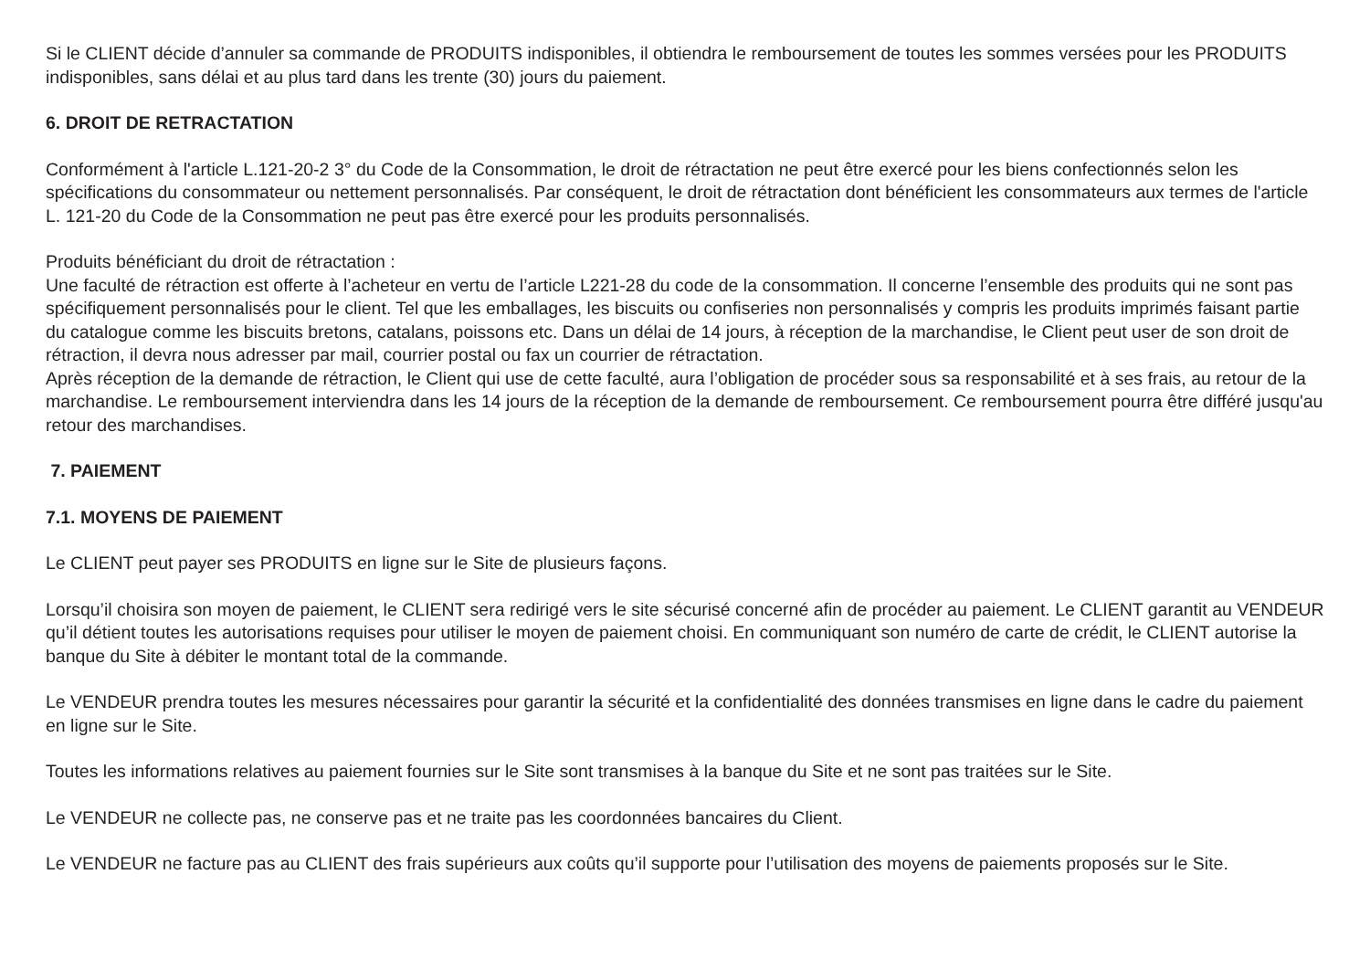Si le CLIENT décide d’annuler sa commande de PRODUITS indisponibles, il obtiendra le remboursement de toutes les sommes versées pour les PRODUITS indisponibles, sans délai et au plus tard dans les trente (30) jours du paiement.
6. DROIT DE RETRACTATION
Conformément à l'article L.121-20-2 3° du Code de la Consommation, le droit de rétractation ne peut être exercé pour les biens confectionnés selon les spécifications du consommateur ou nettement personnalisés. Par conséquent, le droit de rétractation dont bénéficient les consommateurs aux termes de l'article L. 121-20 du Code de la Consommation ne peut pas être exercé pour les produits personnalisés.
Produits bénéficiant du droit de rétractation :
Une faculté de rétraction est offerte à l’acheteur en vertu de l’article L221-28 du code de la consommation. Il concerne l’ensemble des produits qui ne sont pas spécifiquement personnalisés pour le client. Tel que les emballages, les biscuits ou confiseries non personnalisés y compris les produits imprimés faisant partie du catalogue comme les biscuits bretons, catalans, poissons etc. Dans un délai de 14 jours, à réception de la marchandise, le Client peut user de son droit de rétraction, il devra nous adresser par mail, courrier postal ou fax un courrier de rétractation.
Après réception de la demande de rétraction, le Client qui use de cette faculté, aura l’obligation de procéder sous sa responsabilité et à ses frais, au retour de la marchandise. Le remboursement interviendra dans les 14 jours de la réception de la demande de remboursement. Ce remboursement pourra être différé jusqu'au retour des marchandises.
7. PAIEMENT
7.1. MOYENS DE PAIEMENT
Le CLIENT peut payer ses PRODUITS en ligne sur le Site de plusieurs façons.
Lorsqu’il choisira son moyen de paiement, le CLIENT sera redirigé vers le site sécurisé concerné afin de procéder au paiement. Le CLIENT garantit au VENDEUR qu’il détient toutes les autorisations requises pour utiliser le moyen de paiement choisi. En communiquant son numéro de carte de crédit, le CLIENT autorise la banque du Site à débiter le montant total de la commande.
Le VENDEUR prendra toutes les mesures nécessaires pour garantir la sécurité et la confidentialité des données transmises en ligne dans le cadre du paiement en ligne sur le Site.
Toutes les informations relatives au paiement fournies sur le Site sont transmises à la banque du Site et ne sont pas traitées sur le Site.
Le VENDEUR ne collecte pas, ne conserve pas et ne traite pas les coordonnées bancaires du Client.
Le VENDEUR ne facture pas au CLIENT des frais supérieurs aux coûts qu’il supporte pour l’utilisation des moyens de paiements proposés sur le Site.